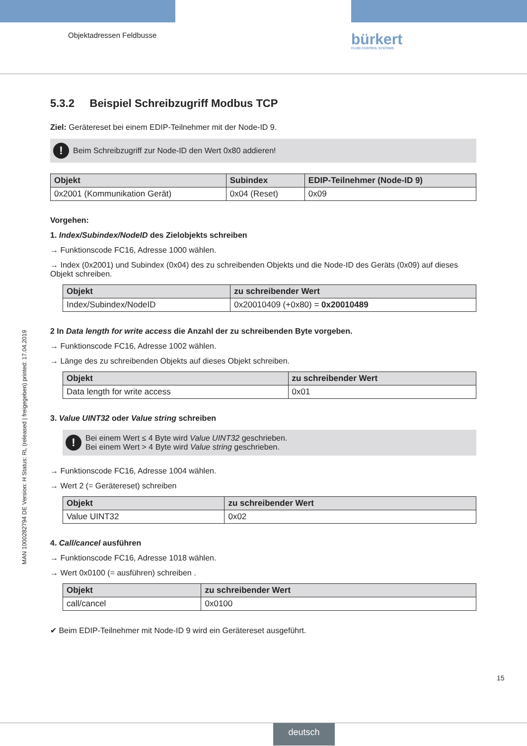Objektadressen Feldbusse bürkert
FLUID CONTROL SYSTEMS
MAN 1000282794 DE Version: H Status: RL (released | freigegeben) printed: 17.04.2019
5.3.2 Beispiel Schreibzugriff Modbus TCP
Ziel: Gerätereset bei einem EDIP-Teilnehmer mit der Node-ID 9.
! Beim Schreibzugriff zur Node-ID den Wert 0x80 addieren!
| Objekt | Subindex | EDIP-Teilnehmer (Node-ID 9) |
| --- | --- | --- |
| 0x2001 (Kommunikation Gerät) | 0x04 (Reset) | 0x09 |
Vorgehen:
1. Index/Subindex/NodeID des Zielobjekts schreiben
→ Funktionscode FC16, Adresse 1000 wählen.
→ Index (0x2001) und Subindex (0x04) des zu schreibenden Objekts und die Node-ID des Geräts (0x09) auf dieses Objekt schreiben.
| Objekt | zu schreibender Wert |
| --- | --- |
| Index/Subindex/NodeID | 0x20010409 (+0x80) = 0x20010489 |
2 In Data length for write access die Anzahl der zu schreibenden Byte vorgeben.
→ Funktionscode FC16, Adresse 1002 wählen.
→ Länge des zu schreibenden Objekts auf dieses Objekt schreiben.
| Objekt | zu schreibender Wert |
| --- | --- |
| Data length for write access | 0x01 |
3. Value UINT32 oder Value string schreiben
! Bei einem Wert ≤ 4 Byte wird Value UINT32 geschrieben.
Bei einem Wert > 4 Byte wird Value string geschrieben.
→ Funktionscode FC16, Adresse 1004 wählen.
→ Wert 2 (= Gerätereset) schreiben
| Objekt | zu schreibender Wert |
| --- | --- |
| Value UINT32 | 0x02 |
4. Call/cancel ausführen
→ Funktionscode FC16, Adresse 1018 wählen.
→ Wert 0x0100 (= ausführen) schreiben .
| Objekt | zu schreibender Wert |
| --- | --- |
| call/cancel | 0x0100 |
✔ Beim EDIP-Teilnehmer mit Node-ID 9 wird ein Gerätereset ausgeführt.
15
deutsch